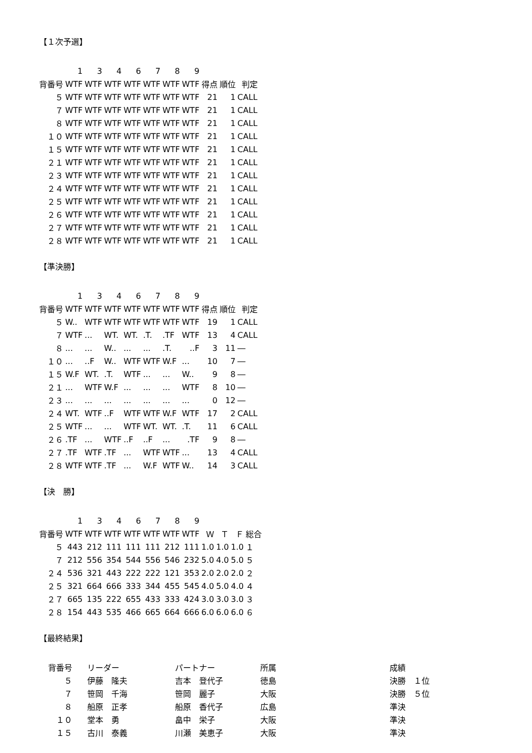【１次予選】
| | 1 | 3 | 4 | 6 | 7 | 8 | 9 | | | |
| --- | --- | --- | --- | --- | --- | --- | --- | --- | --- | --- |
| 背番号 | WTF | WTF | WTF | WTF | WTF | WTF | WTF | 得点 | 順位 | 判定 |
| ５ | WTF | WTF | WTF | WTF | WTF | WTF | WTF | 21 | 1 | CALL |
| ７ | WTF | WTF | WTF | WTF | WTF | WTF | WTF | 21 | 1 | CALL |
| ８ | WTF | WTF | WTF | WTF | WTF | WTF | WTF | 21 | 1 | CALL |
| １０ | WTF | WTF | WTF | WTF | WTF | WTF | WTF | 21 | 1 | CALL |
| １５ | WTF | WTF | WTF | WTF | WTF | WTF | WTF | 21 | 1 | CALL |
| ２１ | WTF | WTF | WTF | WTF | WTF | WTF | WTF | 21 | 1 | CALL |
| ２３ | WTF | WTF | WTF | WTF | WTF | WTF | WTF | 21 | 1 | CALL |
| ２４ | WTF | WTF | WTF | WTF | WTF | WTF | WTF | 21 | 1 | CALL |
| ２５ | WTF | WTF | WTF | WTF | WTF | WTF | WTF | 21 | 1 | CALL |
| ２６ | WTF | WTF | WTF | WTF | WTF | WTF | WTF | 21 | 1 | CALL |
| ２７ | WTF | WTF | WTF | WTF | WTF | WTF | WTF | 21 | 1 | CALL |
| ２８ | WTF | WTF | WTF | WTF | WTF | WTF | WTF | 21 | 1 | CALL |
【準決勝】
| | 1 | 3 | 4 | 6 | 7 | 8 | 9 | | | |
| --- | --- | --- | --- | --- | --- | --- | --- | --- | --- | --- |
| 背番号 | WTF | WTF | WTF | WTF | WTF | WTF | WTF | 得点 | 順位 | 判定 |
| ５ | W.. | WTF | WTF | WTF | WTF | WTF | WTF | 19 | 1 | CALL |
| ７ | WTF | ... | WT. | WT. | .T. | .TF | WTF | 13 | 4 | CALL |
| ８ | ... | ... | W.. | ... | ... | .T. | ..F | 3 | 11 | ― |
| １０ | ... | ..F | W.. | WTF | WTF | W.F | ... | 10 | 7 | ― |
| １５ | W.F | WT. | .T. | WTF | ... | ... | W.. | 9 | 8 | ― |
| ２１ | ... | WTF | W.F | ... | ... | ... | WTF | 8 | 10 | ― |
| ２３ | ... | ... | ... | ... | ... | ... | ... | 0 | 12 | ― |
| ２４ | WT. | WTF | ..F | WTF | WTF | W.F | WTF | 17 | 2 | CALL |
| ２５ | WTF | ... | ... | WTF | WT. | WT. | .T. | 11 | 6 | CALL |
| ２６ | .TF | ... | WTF | ..F | ..F | ... | .TF | 9 | 8 | ― |
| ２７ | .TF | WTF | .TF | ... | WTF | WTF | ... | 13 | 4 | CALL |
| ２８ | WTF | WTF | .TF | ... | W.F | WTF | W.. | 14 | 3 | CALL |
【決　勝】
| | 1 | 3 | 4 | 6 | 7 | 8 | 9 | | | | |
| --- | --- | --- | --- | --- | --- | --- | --- | --- | --- | --- | --- |
| 背番号 | WTF | WTF | WTF | WTF | WTF | WTF | WTF | Ｗ | Ｔ | Ｆ | 総合 |
| ５ | 443 | 212 | 111 | 111 | 111 | 212 | 111 | 1.0 | 1.0 | 1.0 | １ |
| ７ | 212 | 556 | 354 | 544 | 556 | 546 | 232 | 5.0 | 4.0 | 5.0 | ５ |
| ２４ | 536 | 321 | 443 | 222 | 222 | 121 | 353 | 2.0 | 2.0 | 2.0 | ２ |
| ２５ | 321 | 664 | 666 | 333 | 344 | 455 | 545 | 4.0 | 5.0 | 4.0 | ４ |
| ２７ | 665 | 135 | 222 | 655 | 433 | 333 | 424 | 3.0 | 3.0 | 3.0 | ３ |
| ２８ | 154 | 443 | 535 | 466 | 665 | 664 | 666 | 6.0 | 6.0 | 6.0 | ６ |
【最終結果】
| 背番号 | リーダー | パートナー | 所属 | 成績 |
| --- | --- | --- | --- | --- |
| ５ | 伊藤 隆夫 | 吉本 登代子 | 徳島 | 決勝 １位 |
| ７ | 笹岡 千海 | 笹岡 麗子 | 大阪 | 決勝 ５位 |
| ８ | 船原 正孝 | 船原 香代子 | 広島 | 準決 |
| １０ | 堂本 勇 | 畠中 栄子 | 大阪 | 準決 |
| １５ | 古川 泰義 | 川瀬 美恵子 | 大阪 | 準決 |